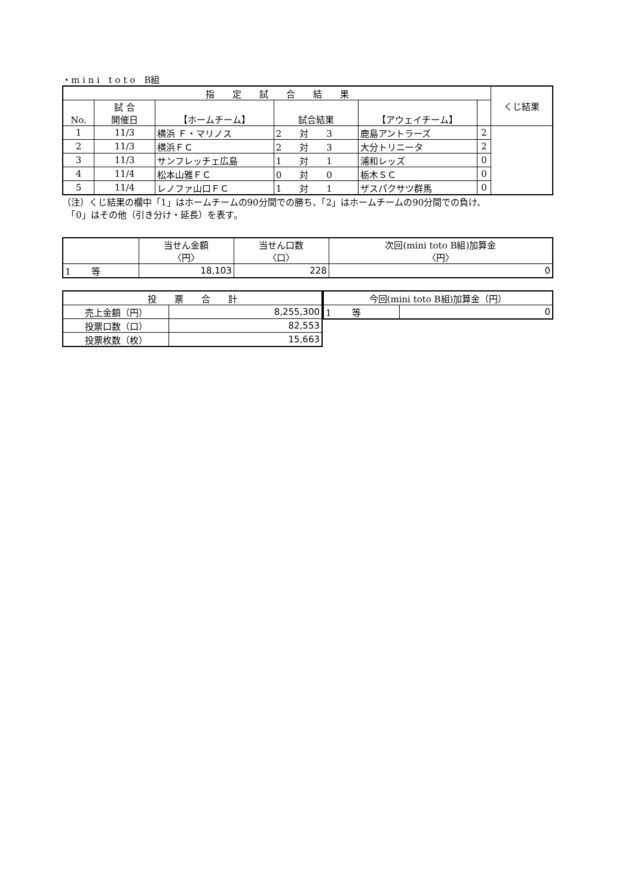・m i n i　t o t o　B組
| 指 定 試 合 結 果 | | | | | | くじ結果 |
| --- | --- | --- | --- | --- | --- | --- |
| No. | 試 合 開催日 | 【ホームチーム】 | 試合結果 | 【アウェイチーム】 | | |
| 1 | 11/3 | 横浜 Ｆ・マリノス | 2 対 3 | 鹿島アントラーズ | 2 | |
| 2 | 11/3 | 横浜ＦＣ | 2 対 3 | 大分トリニータ | 2 | |
| 3 | 11/3 | サンフレッチェ広島 | 1 対 1 | 浦和レッズ | 0 | |
| 4 | 11/4 | 松本山雅ＦＣ | 0 対 0 | 栃木ＳＣ | 0 | |
| 5 | 11/4 | レノファ山口ＦＣ | 1 対 1 | ザスパクサツ群馬 | 0 | |
（注）くじ結果の欄中「1」はホームチームの90分間での勝ち、「2」はホームチームの90分間での負け、
　「0」はその他（引き分け・延長）を表す。
| | 当せん金額 〈円〉 | 当せん口数 〈口〉 | 次回(mini toto B組)加算金 〈円〉 |
| --- | --- | --- | --- |
| 1 等 | 18,103 | 228 | 0 |
| 投 票 合 計 | |
| --- | --- |
| 売上金額（円） | 8,255,300 |
| 投票口数（口） | 82,553 |
| 投票枚数（枚） | 15,663 |
| 今回(mini toto B組)加算金（円） | |
| --- | --- |
| 1 等 | 0 |